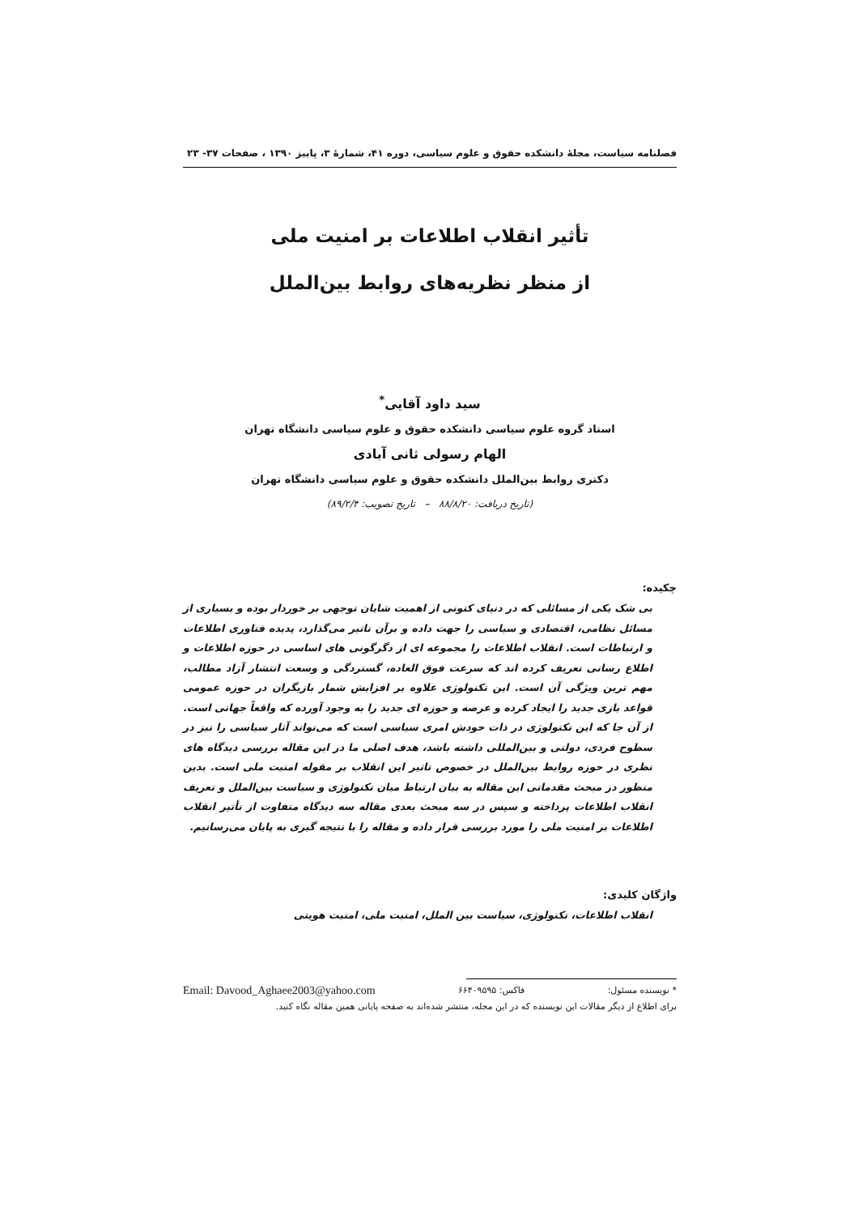فصلنامه سیاست، مجلهٔ دانشکده حقوق و علوم سیاسی، دوره ۴۱، شمارهٔ ۳، پاییز ۱۳۹۰ ، صفحات ۳۷- ۲۳
تأثیر انقلاب اطلاعات بر امنیت ملی
از منظر نظریه‌های روابط بین‌الملل
سید داود آقایی<sup>*</sup>
استاد گروه علوم سیاسی دانشکده حقوق و علوم سیاسی دانشگاه تهران
الهام رسولی ثانی آبادی
دکتری روابط بین‌الملل دانشکده حقوق و علوم سیاسی دانشگاه تهران
(تاریخ دریافت: ۸۸/۸/۲۰ – تاریخ تصویب: ۸۹/۲/۴)
چکیده:
بی شک یکی از مسائلی که در دنیای کنونی از اهمیت شایان توجهی بر خوردار بوده و بسیاری از مسائل نظامی، اقتصادی و سیاسی را جهت داده و برآن تاثیر می‌گذارد، پدیده فناوری اطلاعات و ارتباطات است. انقلاب اطلاعات را مجموعه ای از دگرگونی های اساسی در حوزه اطلاعات و اطلاع رسانی تعریف کرده اند که سرعت فوق العاده، گستردگی و وسعت انتشار آزاد مطالب، مهم ترین ویژگی آن است. این تکنولوژی علاوه بر افزایش شمار بازیگران در حوزه عمومی قواعد بازی جدید را ایجاد کرده و عرصه و حوزه ای جدید را به وجود آورده که واقعاً جهانی است. از آن جا که این تکنولوژی در ذات خودش امری سیاسی است که می‌تواند آثار سیاسی را نیز در سطوح فردی، دولتی و بین‌المللی داشته باشد، هدف اصلی ما در این مقاله بررسی دیدگاه های نظری در حوزه روابط بین‌الملل در خصوص تاثیر این انقلاب بر مقوله امنیت ملی است. بدین منظور در مبحث مقدماتی این مقاله به بیان ارتباط میان تکنولوژی و سیاست بین‌الملل و تعریف انقلاب اطلاعات پرداخته و سپس در سه مبحث بعدی مقاله سه دیدگاه متفاوت از تأثیر انقلاب اطلاعات بر امنیت ملی را مورد بررسی قرار داده و مقاله را با نتیجه گیری به پایان می‌رسانیم.
واژگان کلیدی:
انقلاب اطلاعات، تکنولوژی، سیاست بین الملل، امنیت ملی، امنیت هویتی
* نویسنده مسئول: فاکس: ۶۶۴۰۹۵۹۵ Email: Davood_Aghaee2003@yahoo.com
برای اطلاع از دیگر مقالات این نویسنده که در این مجله، منتشر شده‌اند به صفحه پایانی همین مقاله نگاه کنید.